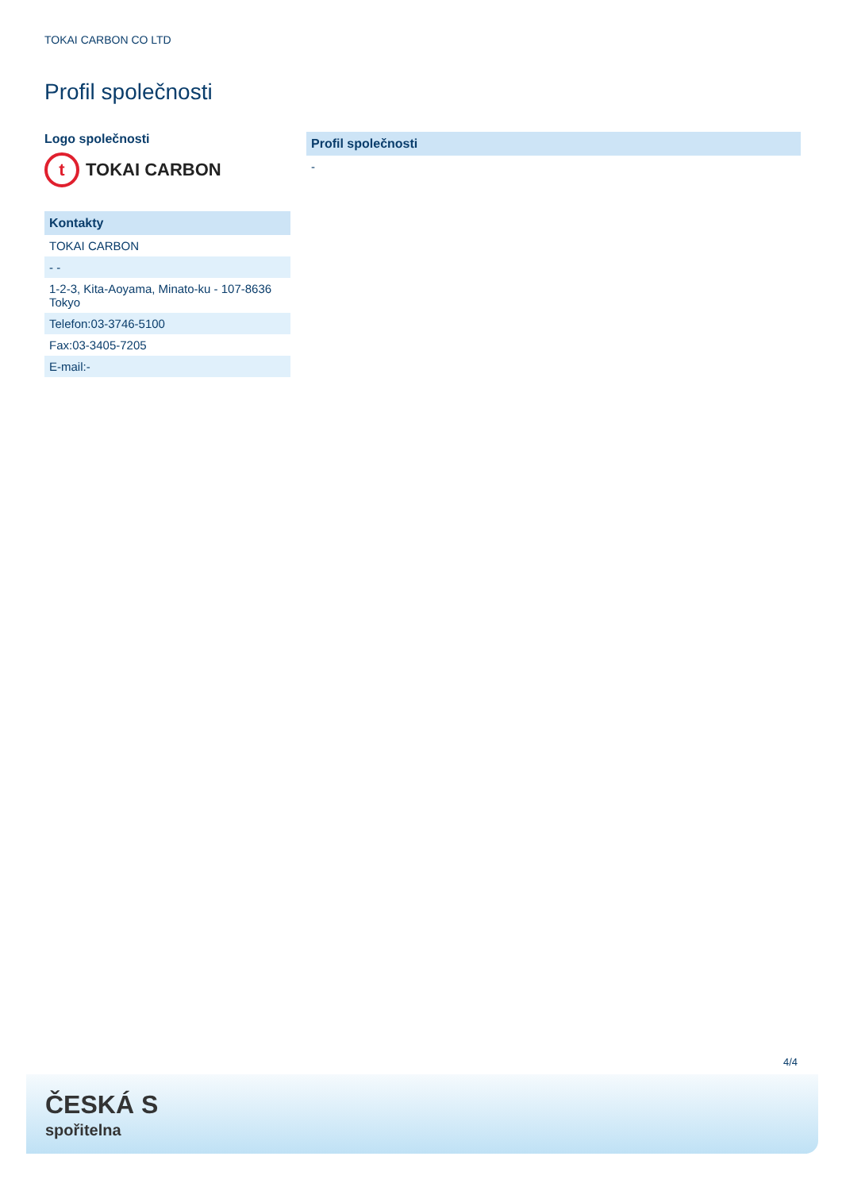TOKAI CARBON CO LTD
Profil společnosti
Logo společnosti
t
TOKAI CARBON
| Kontakty |
| --- |
| TOKAI CARBON |
| - - |
| 1-2-3, Kita-Aoyama, Minato-ku - 107-8636 Tokyo |
| Telefon:03-3746-5100 |
| Fax:03-3405-7205 |
| E-mail:- |
| Profil společnosti |
| --- |
| - |
4/4
ČESKÁ S
spořitelna